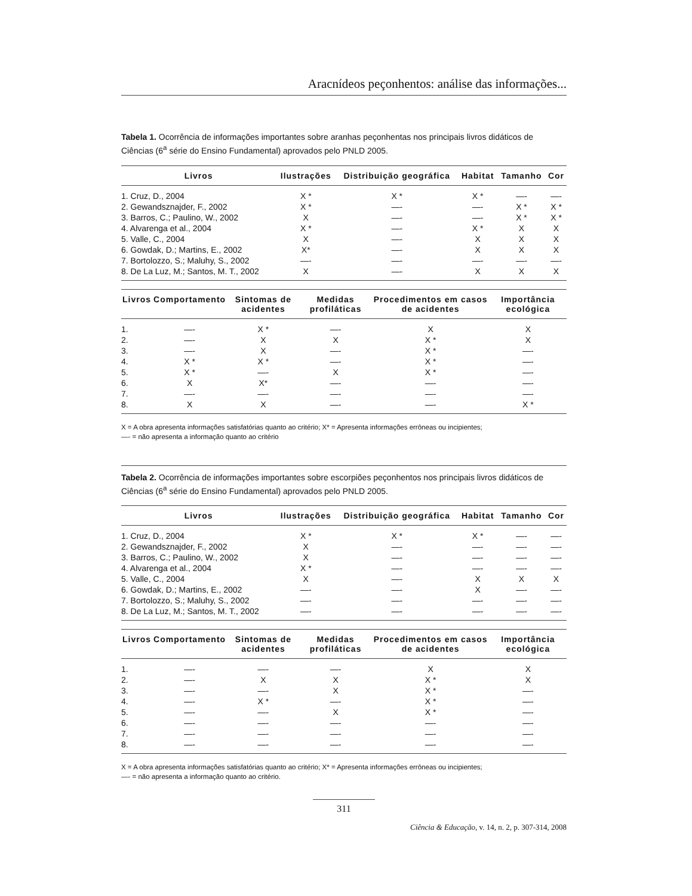Aracnídeos peçonhentos: análise das informações...
Tabela 1. Ocorrência de informações importantes sobre aranhas peçonhentas nos principais livros didáticos de Ciências (6<sup>a</sup> série do Ensino Fundamental) aprovados pelo PNLD 2005.
| Livros | Ilustrações | Distribuição geográfica | Habitat | Tamanho | Cor |
| --- | --- | --- | --- | --- | --- |
| 1. Cruz, D., 2004 | X * | X * | X * | —- | —- |
| 2. Gewandsznajder, F., 2002 | X * | —- | —- | X * | X * |
| 3. Barros, C.; Paulino, W., 2002 | X | —- | —- | X * | X * |
| 4. Alvarenga et al., 2004 | X * | —- | X * | X | X |
| 5. Valle, C., 2004 | X | —- | X | X | X |
| 6. Gowdak, D.; Martins, E., 2002 | X* | —- | X | X | X |
| 7. Bortolozzo, S.; Maluhy, S., 2002 | —- | —- | —- | —- | —- |
| 8. De La Luz, M.; Santos, M. T., 2002 | X | —- | X | X | X |
| Livros | Comportamento | Sintomas de acidentes | Medidas profiláticas | Procedimentos em casos de acidentes | Importância ecológica |
| --- | --- | --- | --- | --- | --- |
| 1. | —- | X * | —- | X | X |
| 2. | —- | X | X | X * | X |
| 3. | —- | X | —- | X * | —- |
| 4. | X * | X * | —- | X * | —- |
| 5. | X * | —- | X | X * | —- |
| 6. | X | X* | —- | —- | —- |
| 7. | —- | —- | —- | —- | —- |
| 8. | X | X | —- | —- | X * |
X = A obra apresenta informações satisfatórias quanto ao critério; X* = Apresenta informações errôneas ou incipientes;
—- = não apresenta a informação quanto ao critério
Tabela 2. Ocorrência de informações importantes sobre escorpiões peçonhentos nos principais livros didáticos de Ciências (6<sup>a</sup> série do Ensino Fundamental) aprovados pelo PNLD 2005.
| Livros | Ilustrações | Distribuição geográfica | Habitat | Tamanho | Cor |
| --- | --- | --- | --- | --- | --- |
| 1. Cruz, D., 2004 | X * | X * | X * | —- | —- |
| 2. Gewandsznajder, F., 2002 | X | —- | —- | —- | —- |
| 3. Barros, C.; Paulino, W., 2002 | X | —- | —- | —- | —- |
| 4. Alvarenga et al., 2004 | X * | —- | —- | —- | —- |
| 5. Valle, C., 2004 | X | —- | X | X | X |
| 6. Gowdak, D.; Martins, E., 2002 | —- | —- | X | —- | —- |
| 7. Bortolozzo, S.; Maluhy, S., 2002 | —- | —- | —- | —- | —- |
| 8. De La Luz, M.; Santos, M. T., 2002 | —- | —- | —- | —- | —- |
| Livros | Comportamento | Sintomas de acidentes | Medidas profiláticas | Procedimentos em casos de acidentes | Importância ecológica |
| --- | --- | --- | --- | --- | --- |
| 1. | —- | —- | —- | X | X |
| 2. | —- | X | X | X * | X |
| 3. | —- | —- | X | X * | —- |
| 4. | —- | X * | —- | X * | —- |
| 5. | —- | —- | X | X * | —- |
| 6. | —- | —- | —- | —- | —- |
| 7. | —- | —- | —- | —- | —- |
| 8. | —- | —- | —- | —- | —- |
X = A obra apresenta informações satisfatórias quanto ao critério; X* = Apresenta informações errôneas ou incipientes;
—- = não apresenta a informação quanto ao critério.
311
Ciência & Educação, v. 14, n. 2, p. 307-314, 2008